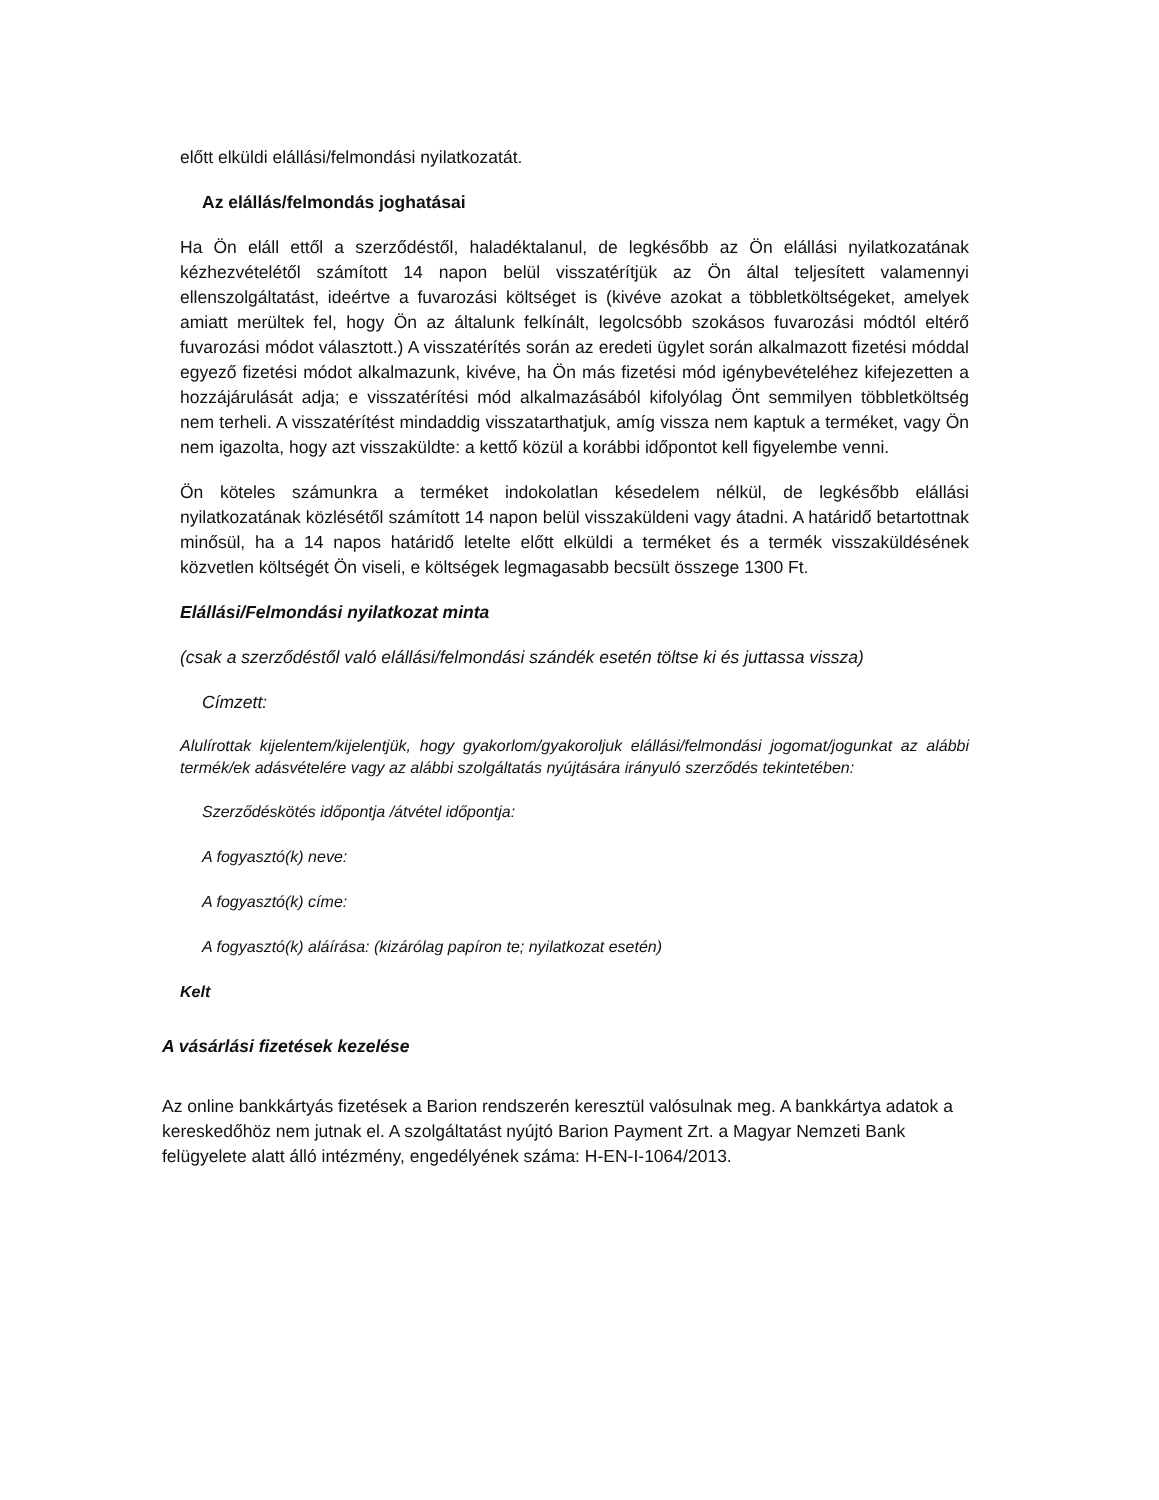előtt elküldi elállási/felmondási nyilatkozatát.
Az elállás/felmondás joghatásai
Ha Ön eláll ettől a szerződéstől, haladéktalanul, de legkésőbb az Ön elállási nyilatkozatának kézhezvételétől számított 14 napon belül visszatérítjük az Ön által teljesített valamennyi ellenszolgáltatást, ideértve a fuvarozási költséget is (kivéve azokat a többletköltségeket, amelyek amiatt merültek fel, hogy Ön az általunk felkínált, legolcsóbb szokásos fuvarozási módtól eltérő fuvarozási módot választott.) A visszatérítés során az eredeti ügylet során alkalmazott fizetési móddal egyező fizetési módot alkalmazunk, kivéve, ha Ön más fizetési mód igénybevételéhez kifejezetten a hozzájárulását adja; e visszatérítési mód alkalmazásából kifolyólag Önt semmilyen többletköltség nem terheli. A visszatérítést mindaddig visszatarthatjuk, amíg vissza nem kaptuk a terméket, vagy Ön nem igazolta, hogy azt visszaküldte: a kettő közül a korábbi időpontot kell figyelembe venni.
Ön köteles számunkra a terméket indokolatlan késedelem nélkül, de legkésőbb elállási nyilatkozatának közlésétől számított 14 napon belül visszaküldeni vagy átadni. A határidő betartottnak minősül, ha a 14 napos határidő letelte előtt elküldi a terméket és a termék visszaküldésének közvetlen költségét Ön viseli, e költségek legmagasabb becsült összege 1300 Ft.
Elállási/Felmondási nyilatkozat minta
(csak a szerződéstől való elállási/felmondási szándék esetén töltse ki és juttassa vissza)
Címzett:
Alulírottak kijelentem/kijelentjük, hogy gyakorlom/gyakoroljuk elállási/felmondási jogomat/jogunkat az alábbi termék/ek adásvételére vagy az alábbi szolgáltatás nyújtására irányuló szerződés tekintetében:
Szerződéskötés időpontja /átvétel időpontja:
A fogyasztó(k) neve:
A fogyasztó(k) címe:
A fogyasztó(k) aláírása: (kizárólag papíron te; nyilatkozat esetén)
Kelt
A vásárlási fizetések kezelése
Az online bankkártyás fizetések a Barion rendszerén keresztül valósulnak meg. A bankkártya adatok a kereskedőhöz nem jutnak el. A szolgáltatást nyújtó Barion Payment Zrt. a Magyar Nemzeti Bank felügyelete alatt álló intézmény, engedélyének száma: H-EN-I-1064/2013.